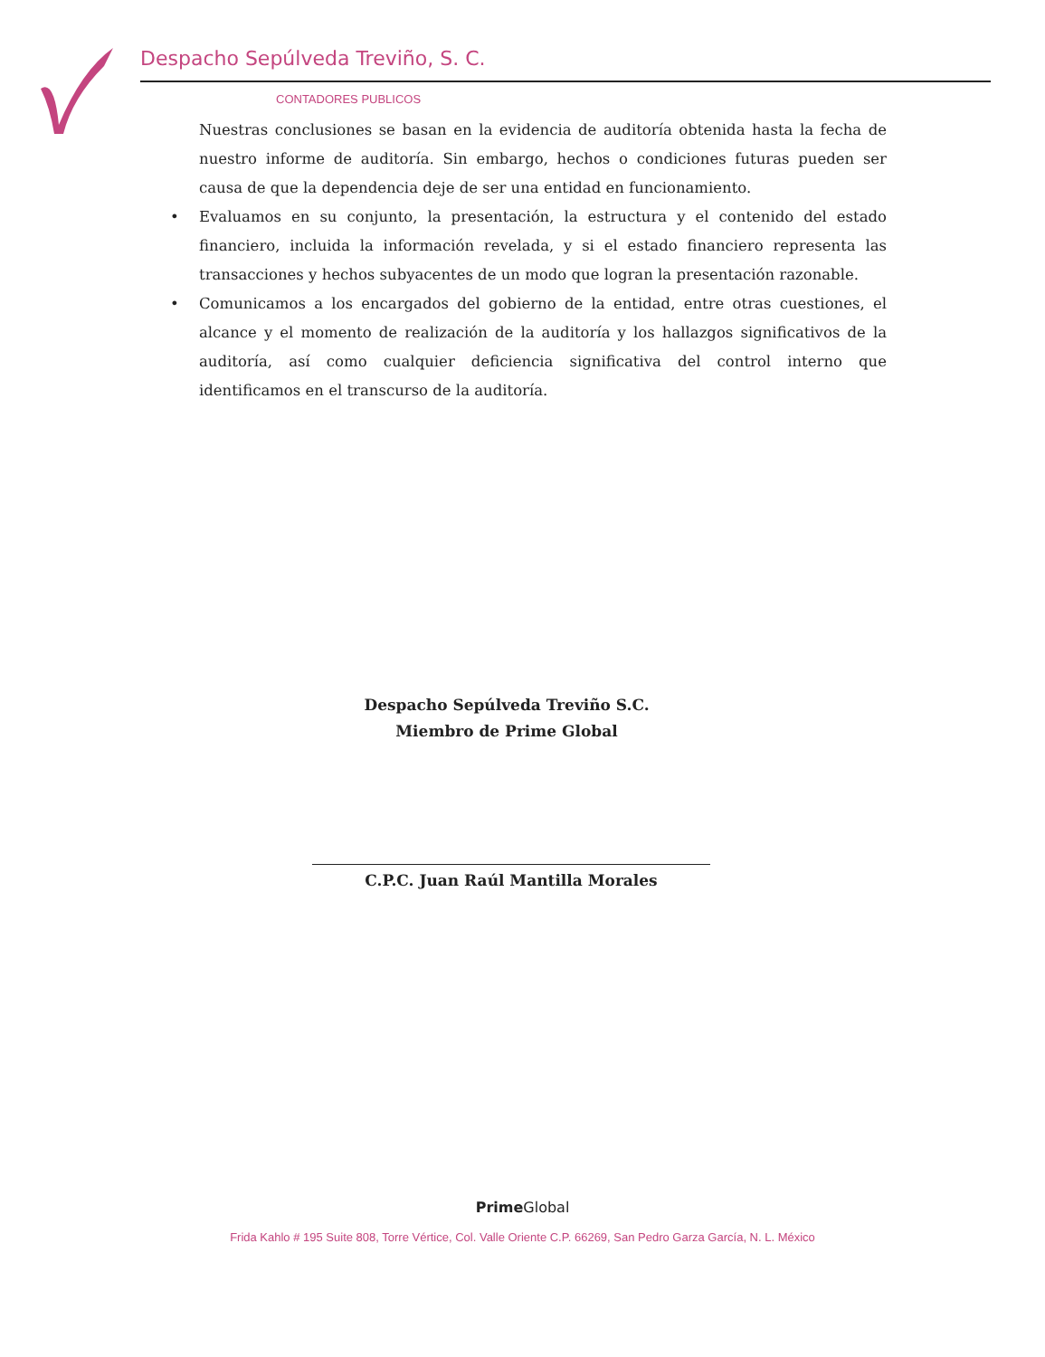Despacho Sepúlveda Treviño, S. C.
CONTADORES PUBLICOS
Nuestras conclusiones se basan en la evidencia de auditoría obtenida hasta la fecha de nuestro informe de auditoría. Sin embargo, hechos o condiciones futuras pueden ser causa de que la dependencia deje de ser una entidad en funcionamiento.
• Evaluamos en su conjunto, la presentación, la estructura y el contenido del estado financiero, incluida la información revelada, y si el estado financiero representa las transacciones y hechos subyacentes de un modo que logran la presentación razonable.
• Comunicamos a los encargados del gobierno de la entidad, entre otras cuestiones, el alcance y el momento de realización de la auditoría y los hallazgos significativos de la auditoría, así como cualquier deficiencia significativa del control interno que identificamos en el transcurso de la auditoría.
Despacho Sepúlveda Treviño S.C.
Miembro de Prime Global
C.P.C. Juan Raúl Mantilla Morales
Prime Global
Frida Kahlo # 195 Suite 808, Torre Vértice, Col. Valle Oriente C.P. 66269, San Pedro Garza García, N. L. México